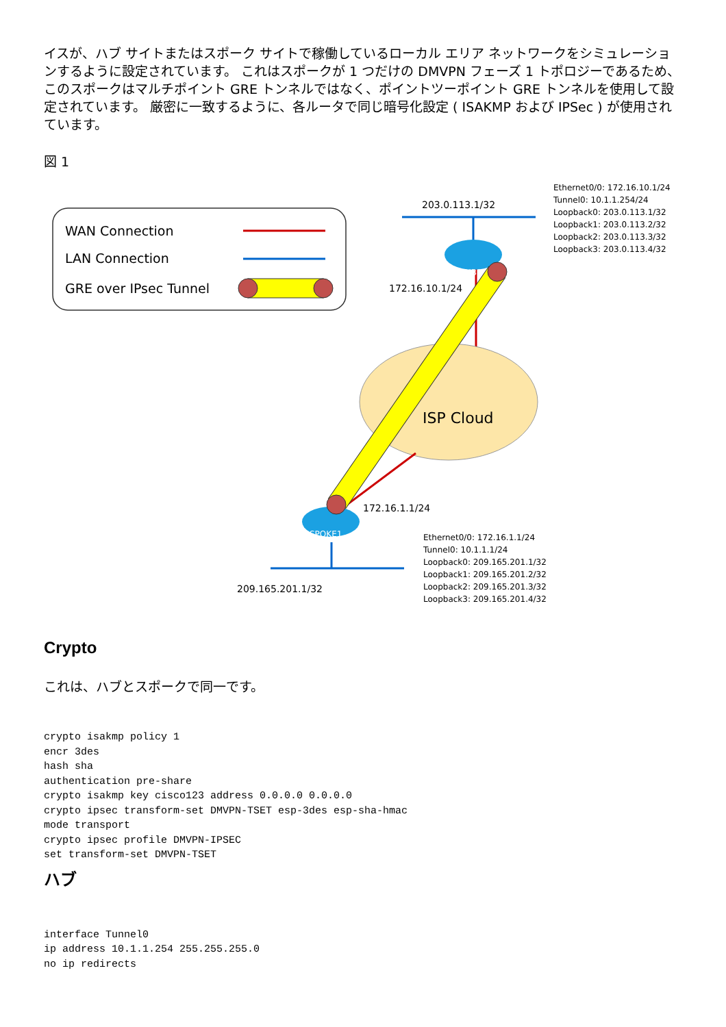イスが、ハブ サイトまたはスポーク サイトで稼働しているローカル エリア ネットワークをシミュレーションするように設定されています。 これはスポークが 1 つだけの DMVPN フェーズ 1 トポロジーであるため、このスポークはマルチポイント GRE トンネルではなく、ポイントツーポイント GRE トンネルを使用して設定されています。 厳密に一致するように、各ルータで同じ暗号化設定 ( ISAKMP および IPSec ) が使用されています。
図 1
WAN Connection
LAN Connection
GRE over IPsec Tunnel
203.0.113.1/32
Ethernet0/0: 172.16.10.1/24
Tunnel0: 10.1.1.254/24
Loopback0: 203.0.113.1/32
Loopback1: 203.0.113.2/32
Loopback2: 203.0.113.3/32
Loopback3: 203.0.113.4/32
ISP Cloud
HUB1
172.16.10.1/24
SPOKE1
172.16.1.1/24
209.165.201.1/32
Ethernet0/0: 172.16.1.1/24
Tunnel0: 10.1.1.1/24
Loopback0: 209.165.201.1/32
Loopback1: 209.165.201.2/32
Loopback2: 209.165.201.3/32
Loopback3: 209.165.201.4/32
Crypto
これは、ハブとスポークで同一です。
crypto isakmp policy 1
encr 3des
hash sha
authentication pre-share
crypto isakmp key cisco123 address 0.0.0.0 0.0.0.0
crypto ipsec transform-set DMVPN-TSET esp-3des esp-sha-hmac
mode transport
crypto ipsec profile DMVPN-IPSEC
set transform-set DMVPN-TSET
ハブ
interface Tunnel0
ip address 10.1.1.254 255.255.255.0
no ip redirects